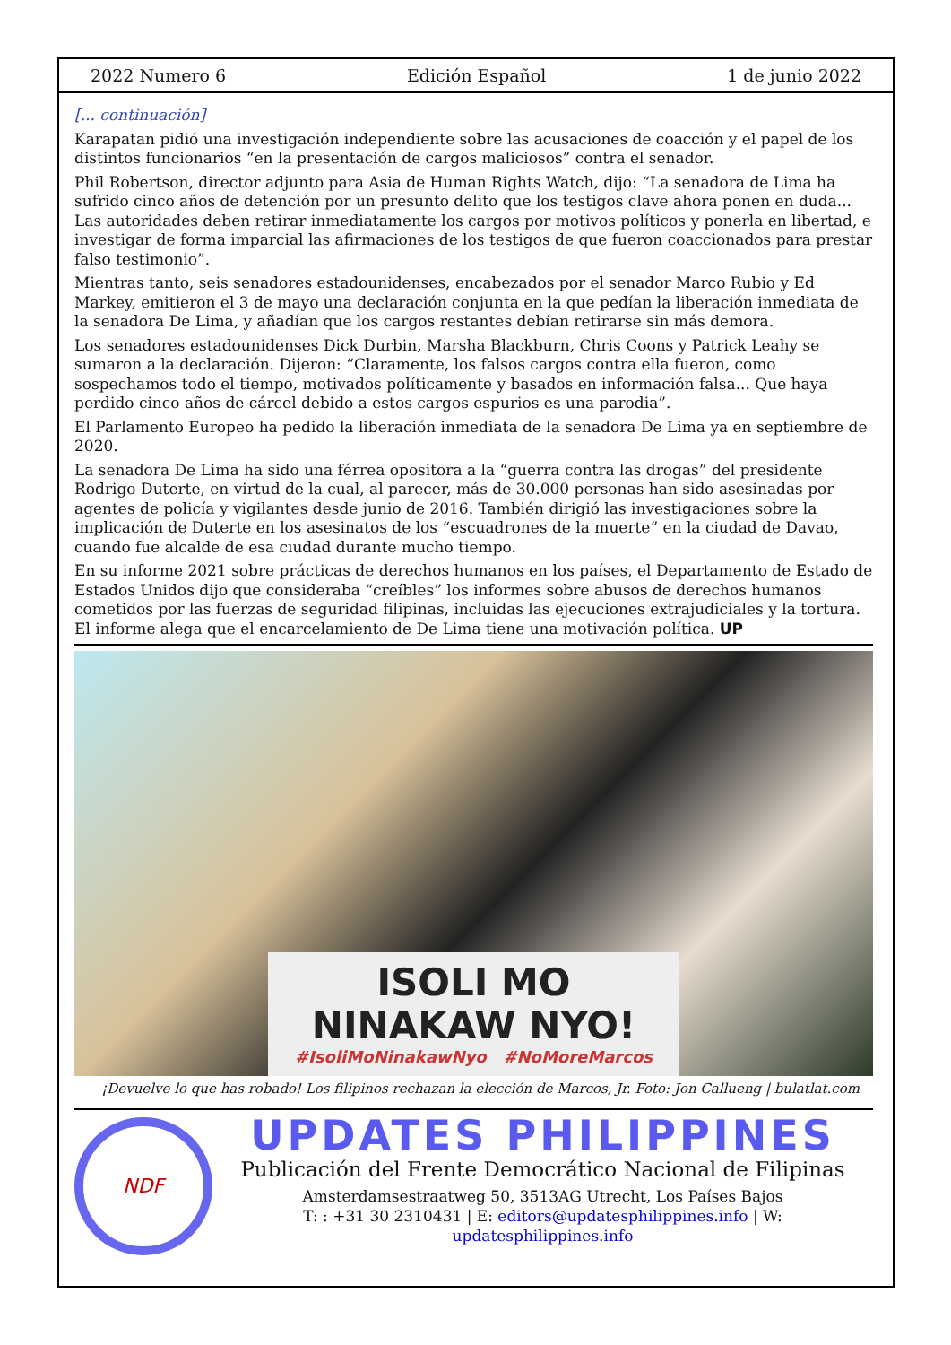2022 Numero 6 Edición Español 1 de junio 2022
[... continuación]
Karapatan pidió una investigación independiente sobre las acusaciones de coacción y el papel de los distintos funcionarios “en la presentación de cargos maliciosos” contra el senador.
Phil Robertson, director adjunto para Asia de Human Rights Watch, dijo: “La senadora de Lima ha sufrido cinco años de detención por un presunto delito que los testigos clave ahora ponen en duda... Las autoridades deben retirar inmediatamente los cargos por motivos políticos y ponerla en libertad, e investigar de forma imparcial las afirmaciones de los testigos de que fueron coaccionados para prestar falso testimonio”.
Mientras tanto, seis senadores estadounidenses, encabezados por el senador Marco Rubio y Ed Markey, emitieron el 3 de mayo una declaración conjunta en la que pedían la liberación inmediata de la senadora De Lima, y añadían que los cargos restantes debían retirarse sin más demora.
Los senadores estadounidenses Dick Durbin, Marsha Blackburn, Chris Coons y Patrick Leahy se sumaron a la declaración. Dijeron: “Claramente, los falsos cargos contra ella fueron, como sospechamos todo el tiempo, motivados políticamente y basados en información falsa... Que haya perdido cinco años de cárcel debido a estos cargos espurios es una parodia”.
El Parlamento Europeo ha pedido la liberación inmediata de la senadora De Lima ya en septiembre de 2020.
La senadora De Lima ha sido una férrea opositora a la “guerra contra las drogas” del presidente Rodrigo Duterte, en virtud de la cual, al parecer, más de 30.000 personas han sido asesinadas por agentes de policía y vigilantes desde junio de 2016. También dirigió las investigaciones sobre la implicación de Duterte en los asesinatos de los “escuadrones de la muerte” en la ciudad de Davao, cuando fue alcalde de esa ciudad durante mucho tiempo.
En su informe 2021 sobre prácticas de derechos humanos en los países, el Departamento de Estado de Estados Unidos dijo que consideraba “creíbles” los informes sobre abusos de derechos humanos cometidos por las fuerzas de seguridad filipinas, incluidas las ejecuciones extrajudiciales y la tortura. El informe alega que el encarcelamiento de De Lima tiene una motivación política. UP
ISOLI MO
NINAKAW NYO!
#IsoliMoNinakawNyo #NoMoreMarcos
¡Devuelve lo que has robado! Los filipinos rechazan la elección de Marcos, Jr. Foto: Jon Callueng | bulatlat.com
NDF
UPDATES PHILIPPINES
Publicación del Frente Democrático Nacional de Filipinas
Amsterdamsestraatweg 50, 3513AG Utrecht, Los Países Bajos
T: : +31 30 2310431 | E: editors@updatesphilippines.info | W: updatesphilippines.info